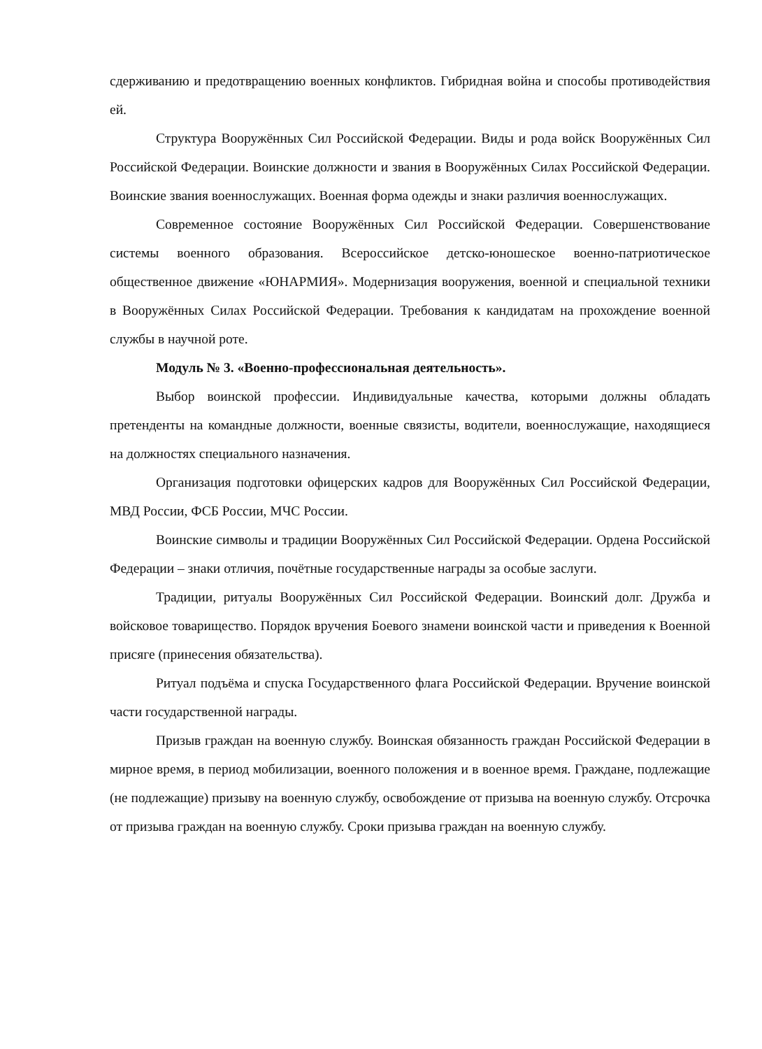сдерживанию и предотвращению военных конфликтов. Гибридная война и способы противодействия ей.
Структура Вооружённых Сил Российской Федерации. Виды и рода войск Вооружённых Сил Российской Федерации. Воинские должности и звания в Вооружённых Силах Российской Федерации. Воинские звания военнослужащих. Военная форма одежды и знаки различия военнослужащих.
Современное состояние Вооружённых Сил Российской Федерации. Совершенствование системы военного образования. Всероссийское детско-юношеское военно-патриотическое общественное движение «ЮНАРМИЯ». Модернизация вооружения, военной и специальной техники в Вооружённых Силах Российской Федерации. Требования к кандидатам на прохождение военной службы в научной роте.
Модуль № 3. «Военно-профессиональная деятельность».
Выбор воинской профессии. Индивидуальные качества, которыми должны обладать претенденты на командные должности, военные связисты, водители, военнослужащие, находящиеся на должностях специального назначения.
Организация подготовки офицерских кадров для Вооружённых Сил Российской Федерации, МВД России, ФСБ России, МЧС России.
Воинские символы и традиции Вооружённых Сил Российской Федерации. Ордена Российской Федерации – знаки отличия, почётные государственные награды за особые заслуги.
Традиции, ритуалы Вооружённых Сил Российской Федерации. Воинский долг. Дружба и войсковое товарищество. Порядок вручения Боевого знамени воинской части и приведения к Военной присяге (принесения обязательства).
Ритуал подъёма и спуска Государственного флага Российской Федерации. Вручение воинской части государственной награды.
Призыв граждан на военную службу. Воинская обязанность граждан Российской Федерации в мирное время, в период мобилизации, военного положения и в военное время. Граждане, подлежащие (не подлежащие) призыву на военную службу, освобождение от призыва на военную службу. Отсрочка от призыва граждан на военную службу. Сроки призыва граждан на военную службу.